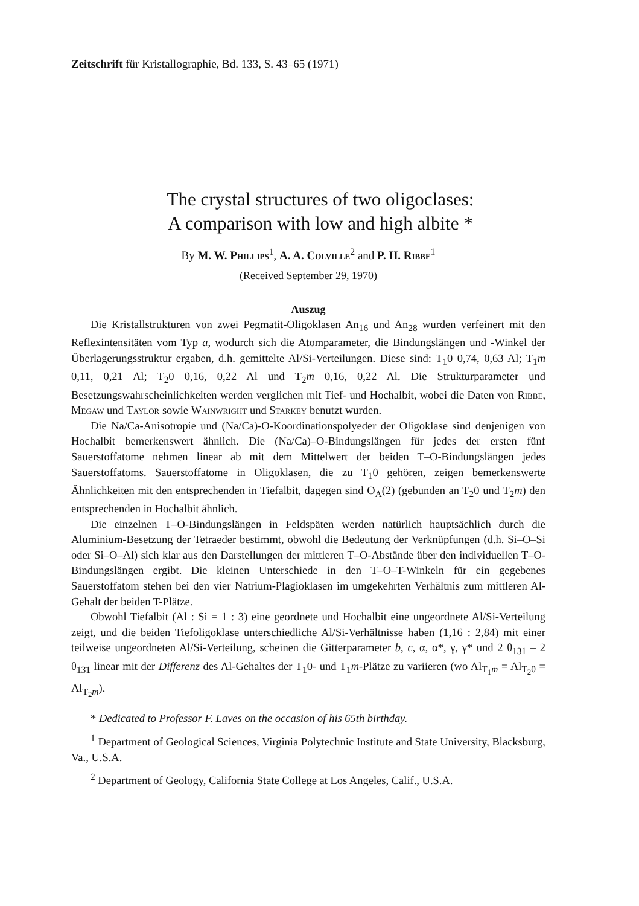Zeitschrift für Kristallographie, Bd. 133, S. 43–65 (1971)
The crystal structures of two oligoclases:
A comparison with low and high albite *
By M. W. Phillips<sup>1</sup>, A. A. Colville<sup>2</sup> and P. H. Ribbe<sup>1</sup>
(Received September 29, 1970)
Auszug
Die Kristallstrukturen von zwei Pegmatit-Oligoklasen An<sub>16</sub> und An<sub>28</sub> wurden verfeinert mit den Reflexintensitäten vom Typ a, wodurch sich die Atomparameter, die Bindungslängen und -Winkel der Überlagerungsstruktur ergaben, d.h. gemittelte Al/Si-Verteilungen. Diese sind: T<sub>1</sub>0 0,74, 0,63 Al; T<sub>1</sub>m 0,11, 0,21 Al; T<sub>2</sub>0 0,16, 0,22 Al und T<sub>2</sub>m 0,16, 0,22 Al. Die Strukturparameter und Besetzungswahrscheinlichkeiten werden verglichen mit Tief- und Hochalbit, wobei die Daten von Ribbe, Megaw und Taylor sowie Wainwright und Starkey benutzt wurden.
Die Na/Ca-Anisotropie und (Na/Ca)-O-Koordinationspolyeder der Oligoklase sind denjenigen von Hochalbit bemerkenswert ähnlich. Die (Na/Ca)–O-Bindungslängen für jedes der ersten fünf Sauerstoffatome nehmen linear ab mit dem Mittelwert der beiden T–O-Bindungslängen jedes Sauerstoffatoms. Sauerstoffatome in Oligoklasen, die zu T<sub>1</sub>0 gehören, zeigen bemerkenswerte Ähnlichkeiten mit den entsprechenden in Tiefalbit, dagegen sind O<sub>A</sub>(2) (gebunden an T<sub>2</sub>0 und T<sub>2</sub>m) den entsprechenden in Hochalbit ähnlich.
Die einzelnen T–O-Bindungslängen in Feldspäten werden natürlich hauptsächlich durch die Aluminium-Besetzung der Tetraeder bestimmt, obwohl die Bedeutung der Verknüpfungen (d.h. Si–O–Si oder Si–O–Al) sich klar aus den Darstellungen der mittleren T–O-Abstände über den individuellen T–O-Bindungslängen ergibt. Die kleinen Unterschiede in den T–O–T-Winkeln für ein gegebenes Sauerstoffatom stehen bei den vier Natrium-Plagioklasen im umgekehrten Verhältnis zum mittleren Al-Gehalt der beiden T-Plätze.
Obwohl Tiefalbit (Al : Si = 1 : 3) eine geordnete und Hochalbit eine ungeordnete Al/Si-Verteilung zeigt, und die beiden Tiefoligoklase unterschiedliche Al/Si-Verhältnisse haben (1,16 : 2,84) mit einer teilweise ungeordneten Al/Si-Verteilung, scheinen die Gitterparameter b, c, α, α*, γ, γ* und 2 θ<sub>131</sub> – 2 θ<sub>13̄1</sub> linear mit der Differenz des Al-Gehaltes der T<sub>1</sub>0- und T<sub>1</sub>m-Plätze zu variieren (wo Al<sub>T<sub>1</sub>m</sub> = Al<sub>T<sub>2</sub>0</sub> = Al<sub>T<sub>2</sub>m</sub>).
* Dedicated to Professor F. Laves on the occasion of his 65th birthday.
<sup>1</sup> Department of Geological Sciences, Virginia Polytechnic Institute and State University, Blacksburg, Va., U.S.A.
<sup>2</sup> Department of Geology, California State College at Los Angeles, Calif., U.S.A.